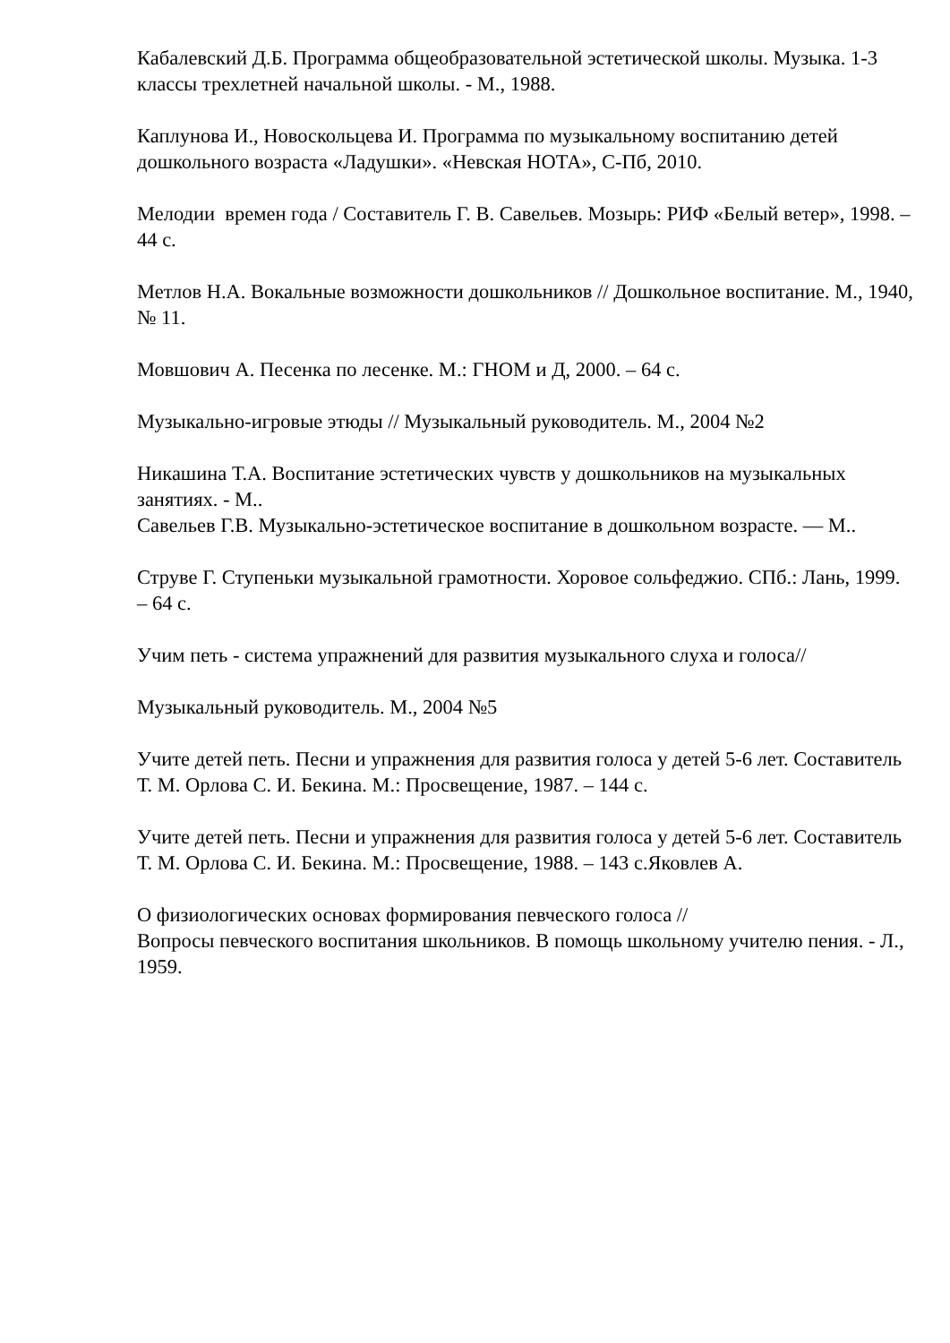Кабалевский Д.Б. Программа общеобразовательной эстетической школы. Музыка. 1-3 классы трехлетней начальной школы. - М., 1988.
Каплунова И., Новоскольцева И. Программа по музыкальному воспитанию детей дошкольного возраста «Ладушки». «Невская НОТА», С-Пб, 2010.
Мелодии времен года / Составитель Г. В. Савельев. Мозырь: РИФ «Белый ветер», 1998. – 44 с.
Метлов Н.А. Вокальные возможности дошкольников // Дошкольное воспитание. М., 1940, № 11.
Мовшович А. Песенка по лесенке. М.: ГНОМ и Д, 2000. – 64 с.
Музыкально-игровые этюды // Музыкальный руководитель. М., 2004 №2
Никашина Т.А. Воспитание эстетических чувств у дошкольников на музыкальных занятиях. - М..
Савельев Г.В. Музыкально-эстетическое воспитание в дошкольном возрасте. — М..
Струве Г. Ступеньки музыкальной грамотности. Хоровое сольфеджио. СПб.: Лань, 1999. – 64 с.
Учим петь - система упражнений для развития музыкального слуха и голоса//
Музыкальный руководитель. М., 2004 №5
Учите детей петь. Песни и упражнения для развития голоса у детей 5-6 лет. Составитель Т. М. Орлова С. И. Бекина. М.: Просвещение, 1987. – 144 с.
Учите детей петь. Песни и упражнения для развития голоса у детей 5-6 лет. Составитель Т. М. Орлова С. И. Бекина. М.: Просвещение, 1988. – 143 с.Яковлев А.
О физиологических основах формирования певческого голоса //
Вопросы певческого воспитания школьников. В помощь школьному учителю пения. - Л., 1959.